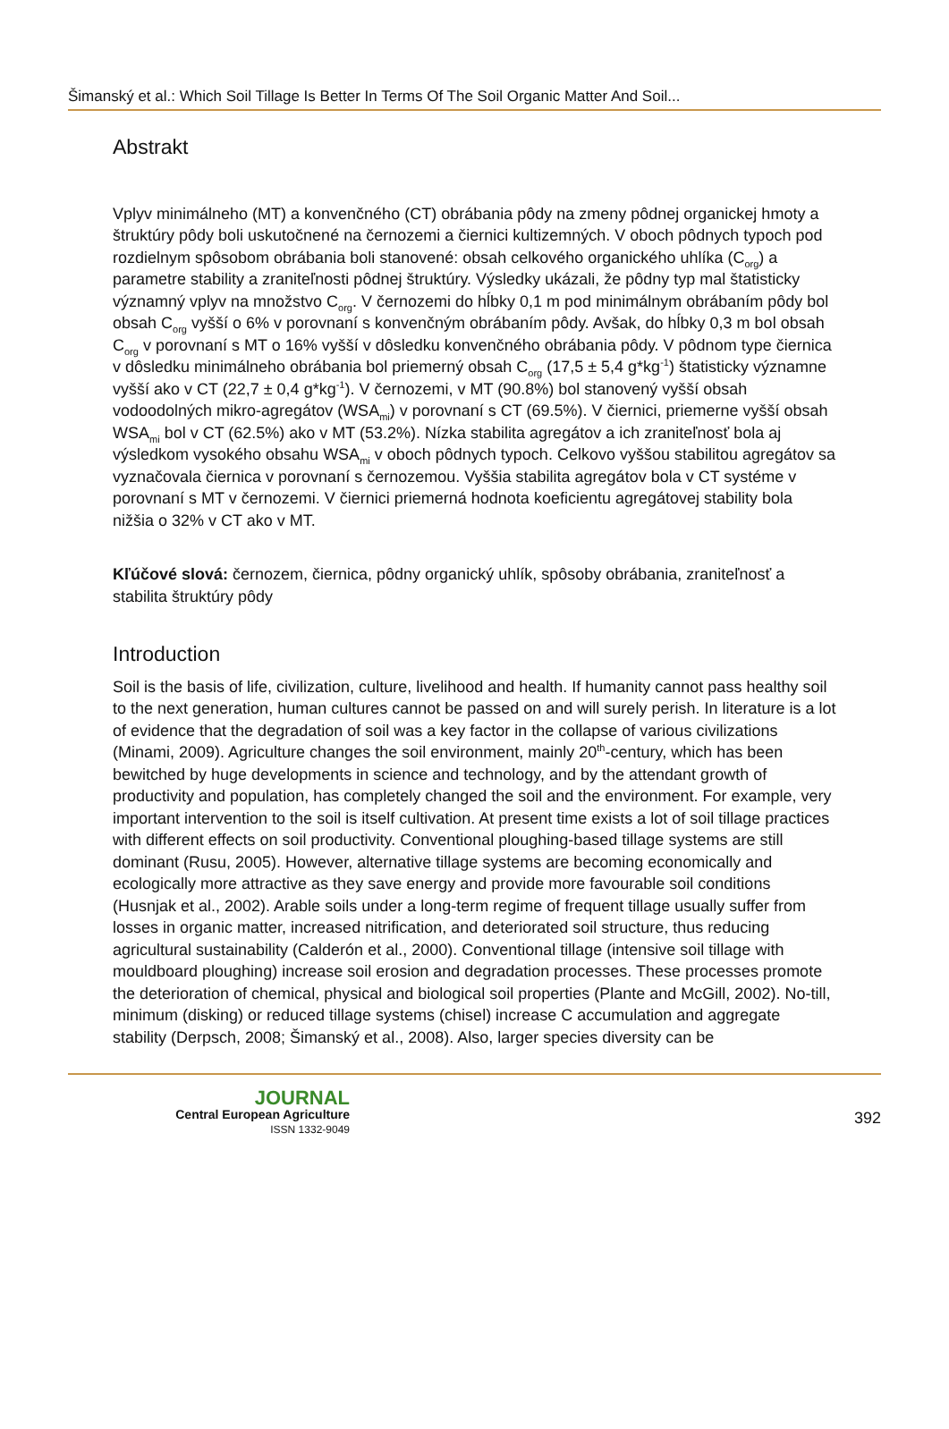Šimanský et al.: Which Soil Tillage Is Better In Terms Of The Soil Organic Matter And Soil...
Abstrakt
Vplyv minimálneho (MT) a konvenčného (CT) obrábania pôdy na zmeny pôdnej organickej hmoty a štruktúry pôdy boli uskutočnené na černozemi a čiernici kultizemných. V oboch pôdnych typoch pod rozdielnym spôsobom obrábania boli stanovené: obsah celkového organického uhlíka (C<sub>org</sub>) a parametre stability a zraniteľnosti pôdnej štruktúry. Výsledky ukázali, že pôdny typ mal štatisticky významný vplyv na množstvo C<sub>org</sub>. V černozemi do hĺbky 0,1 m pod minimálnym obrábaním pôdy bol obsah C<sub>org</sub> vyšší o 6% v porovnaní s konvenčným obrábaním pôdy. Avšak, do hĺbky 0,3 m bol obsah C<sub>org</sub> v porovnaní s MT o 16% vyšší v dôsledku konvenčného obrábania pôdy. V pôdnom type čiernica v dôsledku minimálneho obrábania bol priemerný obsah C<sub>org</sub> (17,5 ± 5,4 g*kg<sup>-1</sup>) štatisticky významne vyšší ako v CT (22,7 ± 0,4 g*kg<sup>-1</sup>). V černozemi, v MT (90.8%) bol stanovený vyšší obsah vodoodolných mikro-agregátov (WSA<sub>mi</sub>) v porovnaní s CT (69.5%). V čiernici, priemerne vyšší obsah WSA<sub>mi</sub> bol v CT (62.5%) ako v MT (53.2%). Nízka stabilita agregátov a ich zraniteľnosť bola aj výsledkom vysokého obsahu WSA<sub>mi</sub> v oboch pôdnych typoch. Celkovo vyššou stabilitou agregátov sa vyznačovala čiernica v porovnaní s černozemou. Vyššia stabilita agregátov bola v CT systéme v porovnaní s MT v černozemi. V čiernici priemerná hodnota koeficientu agregátovej stability bola nižšia o 32% v CT ako v MT.
Kľúčové slová: černozem, čiernica, pôdny organický uhlík, spôsoby obrábania, zraniteľnosť a stabilita štruktúry pôdy
Introduction
Soil is the basis of life, civilization, culture, livelihood and health. If humanity cannot pass healthy soil to the next generation, human cultures cannot be passed on and will surely perish. In literature is a lot of evidence that the degradation of soil was a key factor in the collapse of various civilizations (Minami, 2009). Agriculture changes the soil environment, mainly 20<sup>th</sup>-century, which has been bewitched by huge developments in science and technology, and by the attendant growth of productivity and population, has completely changed the soil and the environment. For example, very important intervention to the soil is itself cultivation. At present time exists a lot of soil tillage practices with different effects on soil productivity. Conventional ploughing-based tillage systems are still dominant (Rusu, 2005). However, alternative tillage systems are becoming economically and ecologically more attractive as they save energy and provide more favourable soil conditions (Husnjak et al., 2002). Arable soils under a long-term regime of frequent tillage usually suffer from losses in organic matter, increased nitrification, and deteriorated soil structure, thus reducing agricultural sustainability (Calderón et al., 2000). Conventional tillage (intensive soil tillage with mouldboard ploughing) increase soil erosion and degradation processes. These processes promote the deterioration of chemical, physical and biological soil properties (Plante and McGill, 2002). No-till, minimum (disking) or reduced tillage systems (chisel) increase C accumulation and aggregate stability (Derpsch, 2008; Šimanský et al., 2008). Also, larger species diversity can be
JOURNAL
Central European Agriculture
ISSN 1332-9049
392